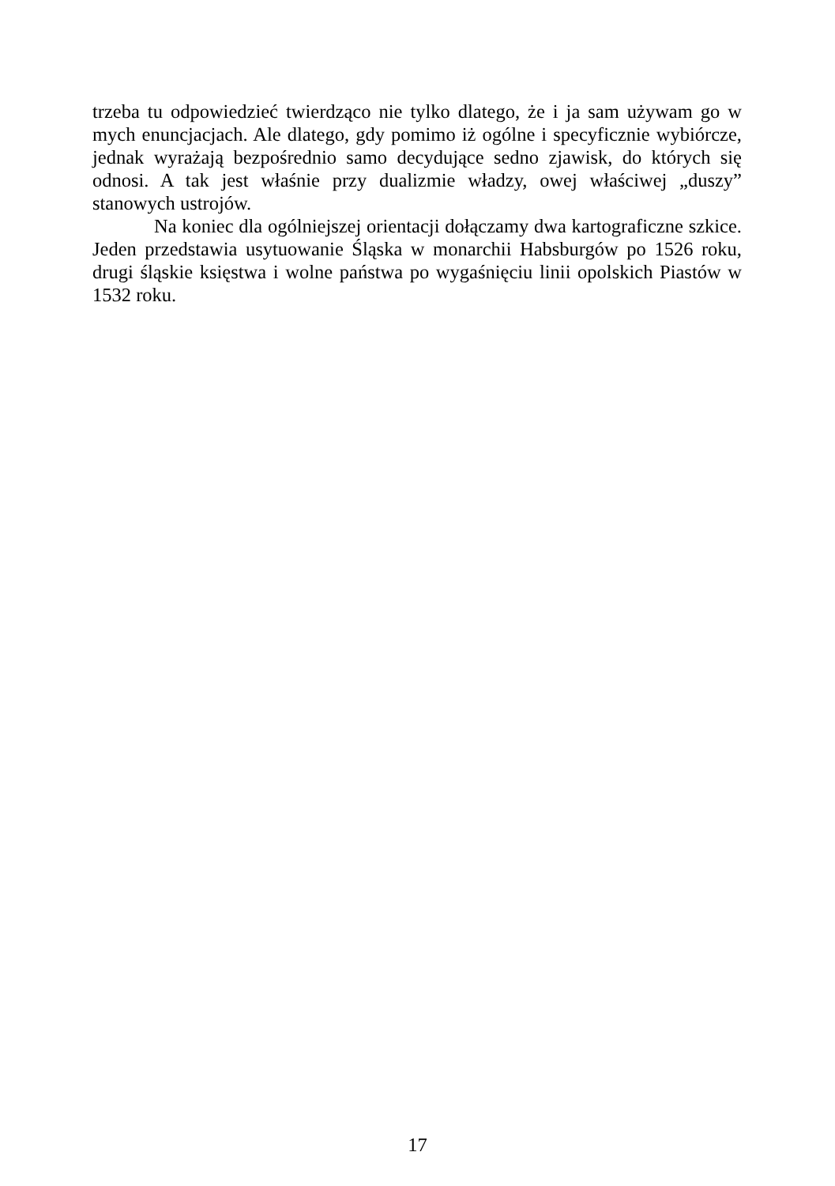trzeba tu odpowiedzieć twierdząco nie tylko dlatego, że i ja sam używam go w mych enuncjacjach. Ale dlatego, gdy pomimo iż ogólne i specyficznie wybiórcze, jednak wyrażają bezpośrednio samo decydujące sedno zjawisk, do których się odnosi. A tak jest właśnie przy dualizmie władzy, owej właściwej „duszy” stanowych ustrojów.
Na koniec dla ogólniejszej orientacji dołączamy dwa karto­graficzne szkice. Jeden przedstawia usytuowanie Śląska w monarchii Habsburgów po 1526 roku, drugi śląskie księstwa i wolne państwa po wygaśnięciu linii opolskich Piastów w 1532 roku.
17